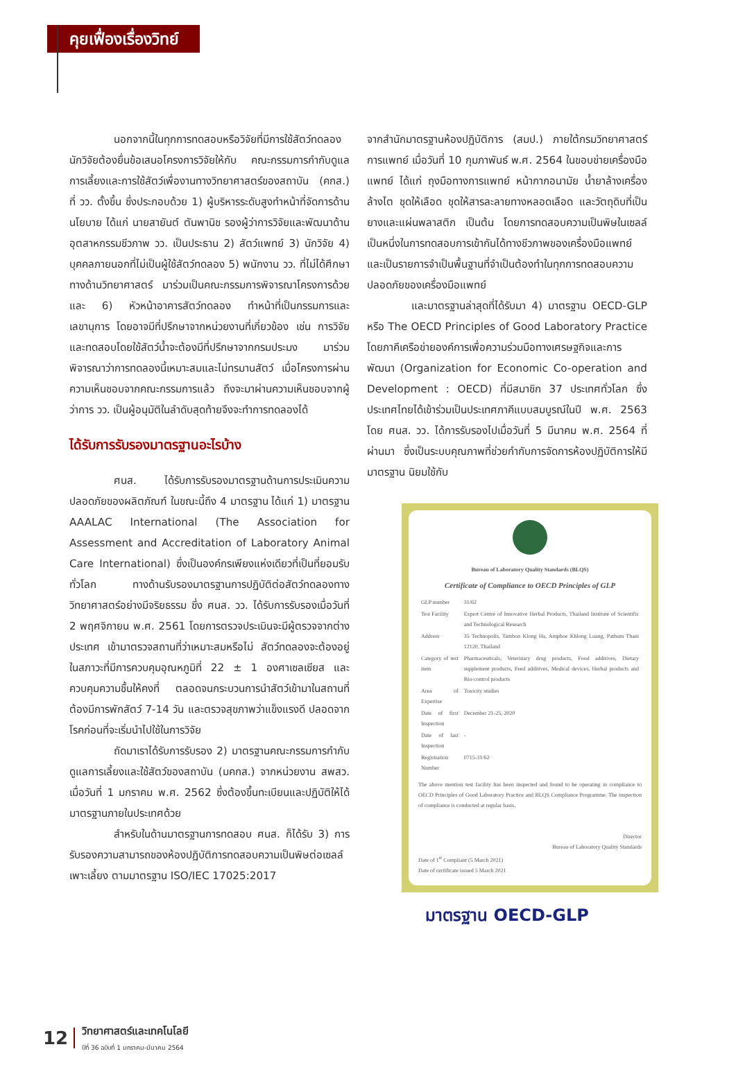คุยเฟื่องเรื่องวิทย์
นอกจากนี้ในทุกการทดสอบหรือวิจัยที่มีการใช้สัตว์ทดลอง นักวิจัยต้องยื่นข้อเสนอโครงการวิจัยให้กับ คณะกรรมการกำกับดูแลการเลี้ยงและการใช้สัตว์เพื่องานทางวิทยาศาสตร์ของสถาบัน (คกส.) ที่ วว. ตั้งขึ้น ซึ่งประกอบด้วย 1) ผู้บริหารระดับสูงทำหน้าที่จัดการด้านนโยบาย ได้แก่ นายสายันต์ ตันพานิช รองผู้ว่าการวิจัยและพัฒนาด้านอุตสาหกรรมชีวภาพ วว. เป็นประธาน 2) สัตว์แพทย์ 3) นักวิจัย 4) บุคคลภายนอกที่ไม่เป็นผู้ใช้สัตว์ทดลอง 5) พนักงาน วว. ที่ไม่ได้ศึกษาทางด้านวิทยาศาสตร์ มาร่วมเป็นคณะกรรมการพิจารณาโครงการด้วย และ 6) หัวหน้าอาคารสัตว์ทดลอง ทำหน้าที่เป็นกรรมการและเลขานุการ โดยอาจมีที่ปรึกษาจากหน่วยงานที่เกี่ยวข้อง เช่น การวิจัยและทดสอบโดยใช้สัตว์น้ำจะต้องมีที่ปรึกษาจากกรมประมง มาร่วมพิจารณาว่าการทดลองนี้เหมาะสมและไม่ทรมานสัตว์ เมื่อโครงการผ่านความเห็นชอบจากคณะกรรมการแล้ว ถึงจะมาผ่านความเห็นชอบจากผู้ว่าการ วว. เป็นผู้อนุมัติในลำดับสุดท้ายจึงจะทำการทดลองได้
ได้รับการรับรองมาตรฐานอะไรบ้าง
ศนส. ได้รับการรับรองมาตรฐานด้านการประเมินความปลอดภัยของผลิตภัณฑ์ ในขณะนี้ถึง 4 มาตรฐาน ได้แก่ 1) มาตรฐาน AAALAC International (The Association for Assessment and Accreditation of Laboratory Animal Care International) ซึ่งเป็นองค์กรเพียงแห่งเดียวที่เป็นที่ยอมรับทั่วโลก ทางด้านรับรองมาตรฐานการปฏิบัติต่อสัตว์ทดลองทางวิทยาศาสตร์อย่างมีจริยธรรม ซึ่ง ศนส. วว. ได้รับการรับรองเมื่อวันที่ 2 พฤศจิกายน พ.ศ. 2561 โดยการตรวจประเมินจะมีผู้ตรวจจากต่างประเทศ เข้ามาตรวจสถานที่ว่าเหมาะสมหรือไม่ สัตว์ทดลองจะต้องอยู่ในสภาวะที่มีการควบคุมอุณหภูมิที่ 22 ± 1 องศาเซลเซียส และควบคุมความชื้นให้คงที่ ตลอดจนกระบวนการนำสัตว์เข้ามาในสถานที่ต้องมีการพักสัตว์ 7-14 วัน และตรวจสุขภาพว่าแข็งแรงดี ปลอดจากโรคก่อนที่จะเริ่มนำไปใช้ในการวิจัย
ถัดมาเราได้รับการรับรอง 2) มาตรฐานคณะกรรมการกำกับดูแลการเลี้ยงและใช้สัตว์ของสถาบัน (มคกส.) จากหน่วยงาน สพสว. เมื่อวันที่ 1 มกราคม พ.ศ. 2562 ซึ่งต้องขึ้นทะเบียนและปฏิบัติให้ได้มาตรฐานภายในประเทศด้วย
สำหรับในด้านมาตรฐานการทดสอบ ศนส. ก็ได้รับ 3) การรับรองความสามารถของห้องปฏิบัติการทดสอบความเป็นพิษต่อเซลล์เพาะเลี้ยง ตามมาตรฐาน ISO/IEC 17025:2017
จากสำนักมาตรฐานห้องปฏิบัติการ (สมป.) ภายใต้กรมวิทยาศาสตร์การแพทย์ เมื่อวันที่ 10 กุมภาพันธ์ พ.ศ. 2564 ในขอบข่ายเครื่องมือแพทย์ ได้แก่ ถุงมือทางการแพทย์ หน้ากากอนามัย น้ำยาล้างเครื่องล้างไต ชุดให้เลือด ชุดให้สารละลายทางหลอดเลือด และวัตถุดิบที่เป็นยางและแผ่นพลาสติก เป็นต้น โดยการทดสอบความเป็นพิษในเซลล์ เป็นหนึ่งในการทดสอบการเข้ากันได้ทางชีวภาพของเครื่องมือแพทย์ และเป็นรายการจำเป็นพื้นฐานที่จำเป็นต้องทำในทุกการทดสอบความปลอดภัยของเครื่องมือแพทย์
และมาตรฐานล่าสุดที่ได้รับมา 4) มาตรฐาน OECD-GLP หรือ The OECD Principles of Good Laboratory Practice โดยภาคีเครือข่ายองค์การเพื่อความร่วมมือทางเศรษฐกิจและการพัฒนา (Organization for Economic Co-operation and Development : OECD) ที่มีสมาชิก 37 ประเทศทั่วโลก ซึ่งประเทศไทยได้เข้าร่วมเป็นประเทศภาคีแบบสมบูรณ์ในปี พ.ศ. 2563 โดย ศนส. วว. ได้การรับรองไปเมื่อวันที่ 5 มีนาคม พ.ศ. 2564 ที่ผ่านมา ซึ่งเป็นระบบคุณภาพที่ช่วยกำกับการจัดการห้องปฏิบัติการให้มีมาตรฐาน นิยมใช้กับ
Bureau of Laboratory Quality Standards (BLQS)
Certificate of Compliance to OECD Principles of GLP
| GLP number | 31/62 |
| Test Facility | Expert Centre of Innovative Herbal Products, Thailand Institute of Scientific and Technological Research |
| Address | 35 Technopolis, Tambon Klong Ha, Amphoe Khlong Luang, Pathum Thani 12120, Thailand |
| Category of test item | Pharmaceuticals, Veterinary drug products, Food additives, Dietary supplement products, Feed additives, Medical devices, Herbal products and Bio-control products |
| Area of Expertise | Toxicity studies |
| Date of first Inspection | December 21-25, 2020 |
| Date of last Inspection | - |
| Registration Number | 0715-31/62 |
The above mention test facility has been inspected and found to be operating in compliance to OECD Principles of Good Laboratory Practice and BLQS Compliance Programme. The inspection of compliance is conducted at regular basis.
Director
Bureau of Laboratory Quality Standards
Date of 1<sup>st</sup> Compliant (5 March 2021)
Date of certificate issued 5 March 2021
มาตรฐาน OECD-GLP
12 วิทยาศาสตร์และเทคโนโลยี
ปีที่ 36 ฉบับที่ 1 มกราคม-มีนาคม 2564